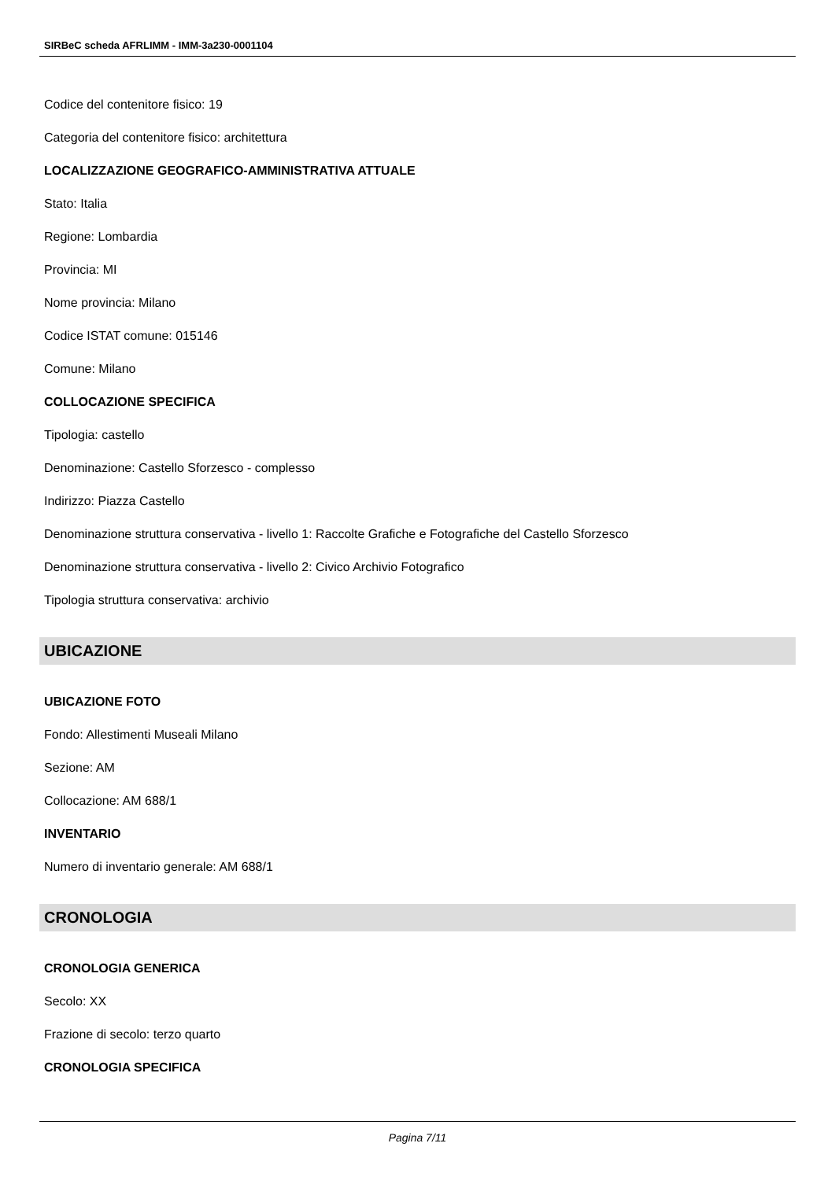SIRBeC scheda AFRLIMM - IMM-3a230-0001104
Codice del contenitore fisico: 19
Categoria del contenitore fisico: architettura
LOCALIZZAZIONE GEOGRAFICO-AMMINISTRATIVA ATTUALE
Stato: Italia
Regione: Lombardia
Provincia: MI
Nome provincia: Milano
Codice ISTAT comune: 015146
Comune: Milano
COLLOCAZIONE SPECIFICA
Tipologia: castello
Denominazione: Castello Sforzesco - complesso
Indirizzo: Piazza Castello
Denominazione struttura conservativa - livello 1: Raccolte Grafiche e Fotografiche del Castello Sforzesco
Denominazione struttura conservativa - livello 2: Civico Archivio Fotografico
Tipologia struttura conservativa: archivio
UBICAZIONE
UBICAZIONE FOTO
Fondo: Allestimenti Museali Milano
Sezione: AM
Collocazione: AM 688/1
INVENTARIO
Numero di inventario generale: AM 688/1
CRONOLOGIA
CRONOLOGIA GENERICA
Secolo: XX
Frazione di secolo: terzo quarto
CRONOLOGIA SPECIFICA
Pagina 7/11